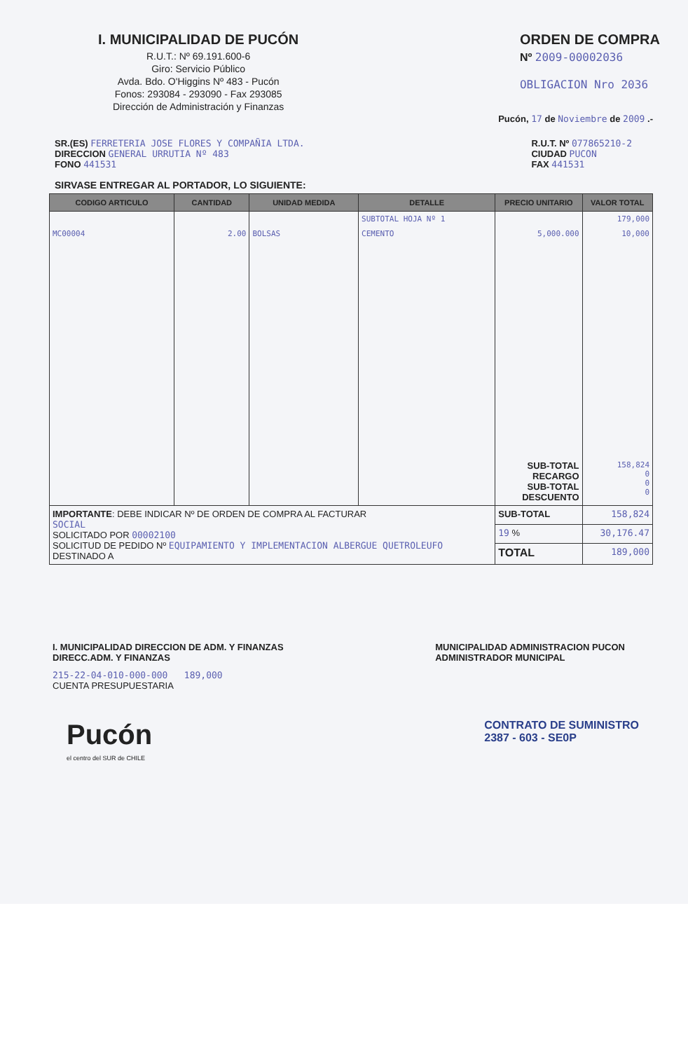I. MUNICIPALIDAD DE PUCÓN
R.U.T.: Nº 69.191.600-6
Giro: Servicio Público
Avda. Bdo. O'Higgins Nº 483 - Pucón
Fonos: 293084 - 293090 - Fax 293085
Dirección de Administración y Finanzas
ORDEN DE COMPRA
Nº 2009-00002036
OBLIGACION Nro 2036
Pucón, 17 de Noviembre de 2009 .-
SR.(ES) FERRETERIA JOSE FLORES Y COMPAÑIA LTDA.
DIRECCION GENERAL URRUTIA Nº 483
FONO 441531
R.U.T. Nº 077865210-2
CIUDAD PUCON
FAX 441531
SIRVASE ENTREGAR AL PORTADOR, LO SIGUIENTE:
| CODIGO ARTICULO | CANTIDAD | UNIDAD MEDIDA | DETALLE | PRECIO UNITARIO | VALOR TOTAL |
| --- | --- | --- | --- | --- | --- |
| | | | SUBTOTAL HOJA Nº 1 | | 179,000 |
| MC00004 | 2.00 | BOLSAS | CEMENTO | 5,000.000 | 10,000 |
| | | | | SUB-TOTAL RECARGO SUB-TOTAL DESCUENTO | 158,824 0 0 0 |
| IMPORTANTE : DEBE INDICAR Nº DE ORDEN DE COMPRA AL FACTURAR SOCIAL SOLICITADO POR 00002100 SOLICITUD DE PEDIDO Nº EQUIPAMIENTO Y IMPLEMENTACION ALBERGUE QUETROLEUFO DESTINADO A | | | | SUB-TOTAL | 158,824 |
| | | | | 19 % | 30,176.47 |
| | | | | TOTAL | 189,000 |
I. MUNICIPALIDAD DIRECCION DE ADM. Y FINANZAS
DIRECC.ADM. Y FINANZAS
MUNICIPALIDAD ADMINISTRACION PUCON
ADMINISTRADOR MUNICIPAL
215-22-04-010-000-000 189,000
CUENTA PRESUPUESTARIA
Pucón
el centro del SUR de CHILE
CONTRATO DE SUMINISTRO
2387 - 603 - SE0P